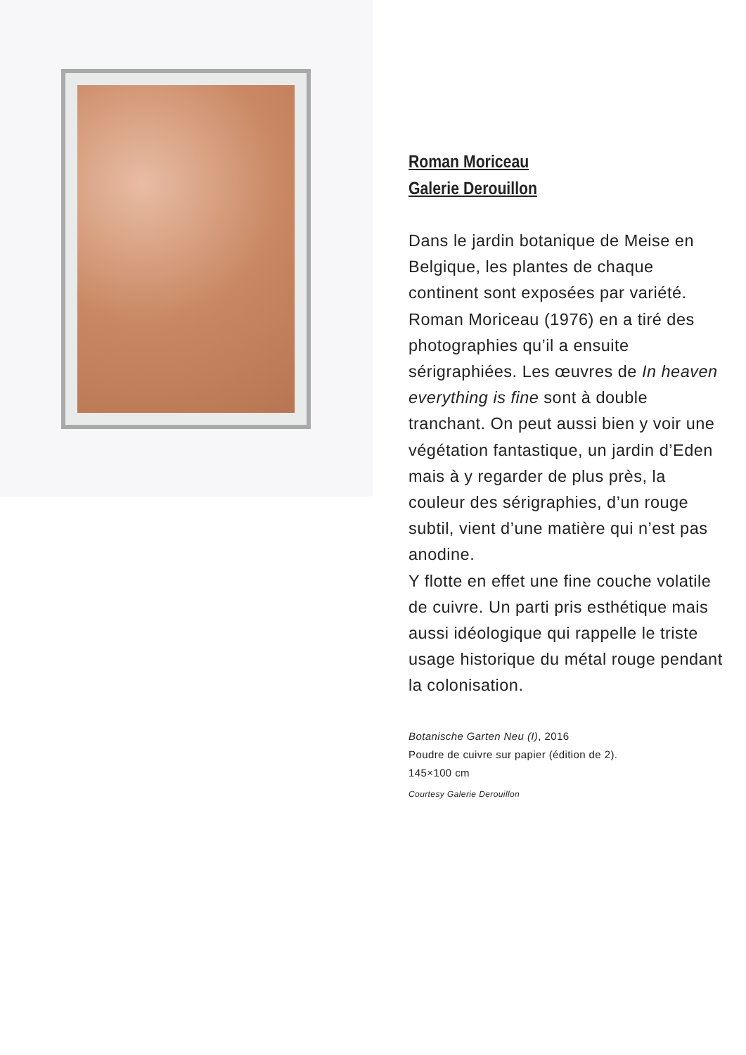Roman Moriceau
Galerie Derouillon
Dans le jardin botanique de Meise en Belgique, les plantes de chaque continent sont exposées par variété. Roman Moriceau (1976) en a tiré des photographies qu’il a ensuite sérigraphiées. Les œuvres de In heaven everything is fine sont à double tranchant. On peut aussi bien y voir une végétation fantastique, un jardin d’Eden mais à y regarder de plus près, la couleur des sérigraphies, d’un rouge subtil, vient d’une matière qui n’est pas anodine.
Y flotte en effet une fine couche volatile de cuivre. Un parti pris esthétique mais aussi idéologique qui rappelle le triste usage historique du métal rouge pendant la colonisation.
Botanische Garten Neu (I), 2016
Poudre de cuivre sur papier (édition de 2).
145×100 cm
Courtesy Galerie Derouillon